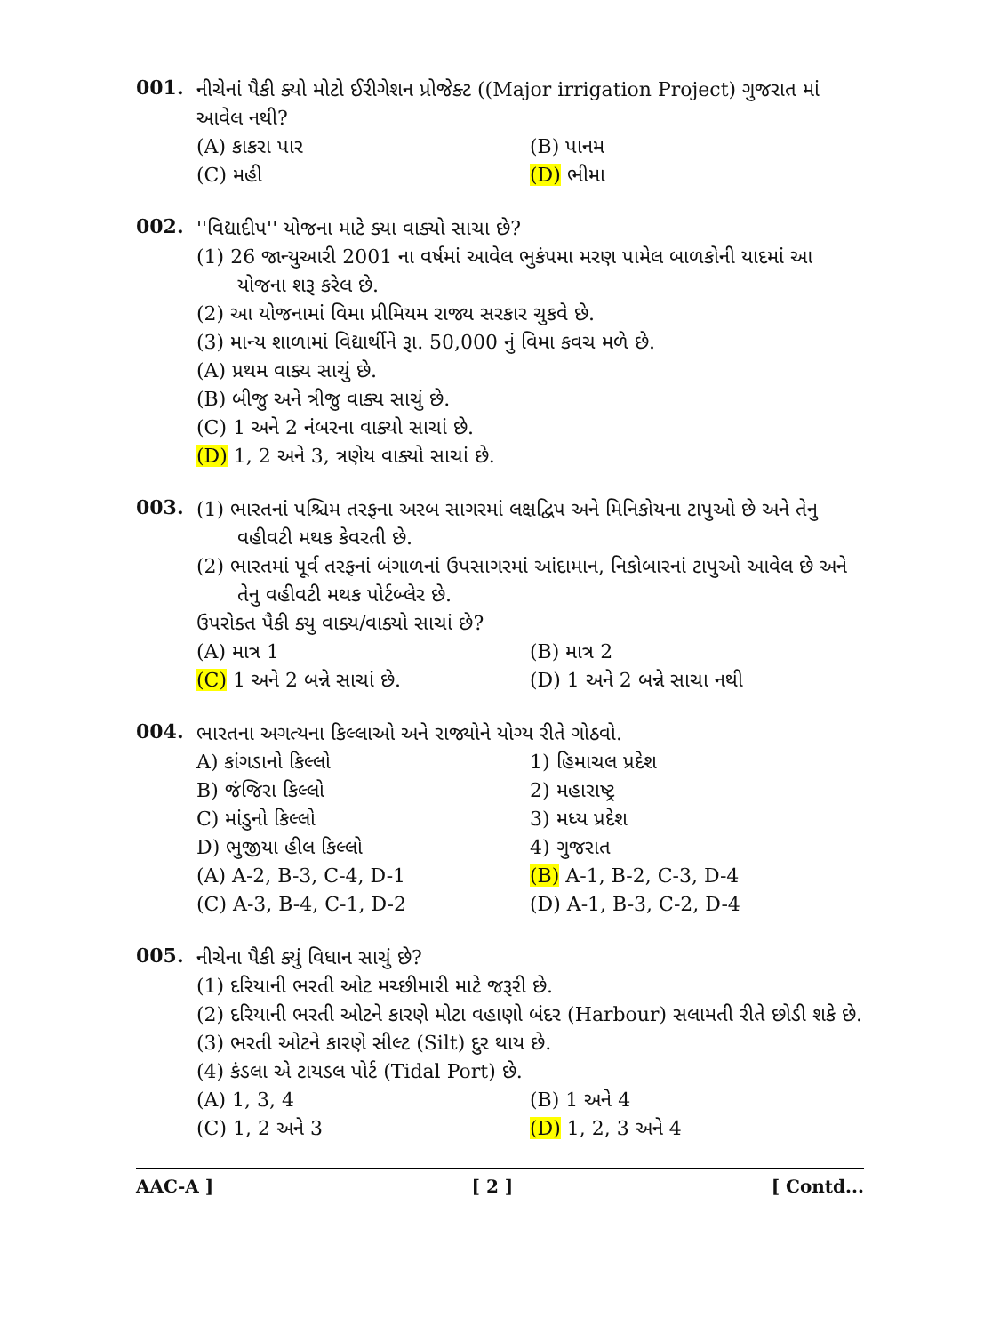001.
નીચેનાં પૈકી ક્યો મોટો ઈરીગેશન પ્રોજેક્ટ ((Major irrigation Project) ગુજરાત માં આવેલ નથી?
(A) કાકરા પાર
(B) પાનમ
(C) મહી
(D) ભીમા
002.
''વિદ્યાદીપ'' યોજના માટે ક્યા વાક્યો સાચા છે?
(1) 26 જાન્યુઆરી 2001 ના વર્ષમાં આવેલ ભુકંપમા મરણ પામેલ બાળકોની યાદમાં આ યોજના શરૂ કરેલ છે.
(2) આ યોજનામાં વિમા પ્રીમિયમ રાજ્ય સરકાર ચુકવે છે.
(3) માન્ય શાળામાં વિદ્યાર્થીને રૂા. 50,000 નું વિમા કવચ મળે છે.
(A) પ્રથમ વાક્ય સાચું છે.
(B) બીજુ અને ત્રીજુ વાક્ય સાચું છે.
(C) 1 અને 2 નંબરના વાક્યો સાચાં છે.
(D) 1, 2 અને 3, ત્રણેય વાક્યો સાચાં છે.
003.
(1) ભારતનાં પશ્ચિમ તરફના અરબ સાગરમાં લક્ષદ્વિપ અને મિનિકોયના ટાપુઓ છે અને તેનુ વહીવટી મથક કેવરતી છે.
(2) ભારતમાં પૂર્વ તરફનાં બંગાળનાં ઉપસાગરમાં આંદામાન, નિકોબારનાં ટાપુઓ આવેલ છે અને તેનુ વહીવટી મથક પોર્ટબ્લેર છે.
ઉપરોક્ત પૈકી ક્યુ વાક્ય/વાક્યો સાચાં છે?
(A) માત્ર 1
(B) માત્ર 2
(C) 1 અને 2 બન્ને સાચાં છે.
(D) 1 અને 2 બન્ને સાચા નથી
004.
ભારતના અગત્યના કિલ્લાઓ અને રાજ્યોને યોગ્ય રીતે ગોઠવો.
A) કાંગડાનો કિલ્લો
1) હિમાચલ પ્રદેશ
B) જંજિરા કિલ્લો
2) મહારાષ્ટ્ર
C) માંડુનો કિલ્લો
3) મધ્ય પ્રદેશ
D) ભુજીયા હીલ કિલ્લો
4) ગુજરાત
(A) A-2, B-3, C-4, D-1
(B) A-1, B-2, C-3, D-4
(C) A-3, B-4, C-1, D-2
(D) A-1, B-3, C-2, D-4
005.
નીચેના પૈકી ક્યું વિધાન સાચું છે?
(1) દરિયાની ભરતી ઓટ મચ્છીમારી માટે જરૂરી છે.
(2) દરિયાની ભરતી ઓટને કારણે મોટા વહાણો બંદર (Harbour) સલામતી રીતે છોડી શકે છે.
(3) ભરતી ઓટને કારણે સીલ્ટ (Silt) દુર થાય છે.
(4) કંડલા એ ટાયડલ પોર્ટ (Tidal Port) છે.
(A) 1, 3, 4
(B) 1 અને 4
(C) 1, 2 અને 3
(D) 1, 2, 3 અને 4
AAC-A ] [ 2 ] [ Contd...